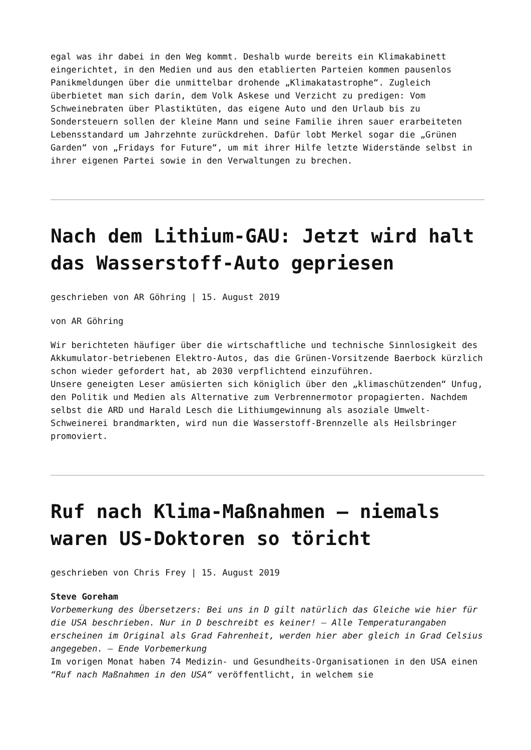egal was ihr dabei in den Weg kommt. Deshalb wurde bereits ein Klimakabinett eingerichtet, in den Medien und aus den etablierten Parteien kommen pausenlos Panikmeldungen über die unmittelbar drohende „Klimakatastrophe“. Zugleich überbietet man sich darin, dem Volk Askese und Verzicht zu predigen: Vom Schweinebraten über Plastiktüten, das eigene Auto und den Urlaub bis zu Sondersteuern sollen der kleine Mann und seine Familie ihren sauer erarbeiteten Lebensstandard um Jahrzehnte zurückdrehen. Dafür lobt Merkel sogar die „Grünen Garden“ von „Fridays for Future“, um mit ihrer Hilfe letzte Widerstände selbst in ihrer eigenen Partei sowie in den Verwaltungen zu brechen.
Nach dem Lithium-GAU: Jetzt wird halt das Wasserstoff-Auto gepriesen
geschrieben von AR Göhring | 15. August 2019
von AR Göhring
Wir berichteten häufiger über die wirtschaftliche und technische Sinnlosigkeit des Akkumulator-betriebenen Elektro-Autos, das die Grünen-Vorsitzende Baerbock kürzlich schon wieder gefordert hat, ab 2030 verpflichtend einzuführen.
Unsere geneigten Leser amüsierten sich königlich über den „klimaschützenden“ Unfug, den Politik und Medien als Alternative zum Verbrennermotor propagierten. Nachdem selbst die ARD und Harald Lesch die Lithiumgewinnung als asoziale Umwelt-Schweinerei brandmarkten, wird nun die Wasserstoff-Brennzelle als Heilsbringer promoviert.
Ruf nach Klima-Maßnahmen – niemals waren US-Doktoren so töricht
geschrieben von Chris Frey | 15. August 2019
Steve Goreham
Vorbemerkung des Übersetzers: Bei uns in D gilt natürlich das Gleiche wie hier für die USA beschrieben. Nur in D beschreibt es keiner! – Alle Temperaturangaben erscheinen im Original als Grad Fahrenheit, werden hier aber gleich in Grad Celsius angegeben. – Ende Vorbemerkung
Im vorigen Monat haben 74 Medizin- und Gesundheits-Organisationen in den USA einen “Ruf nach Maßnahmen in den USA“ veröffentlicht, in welchem sie